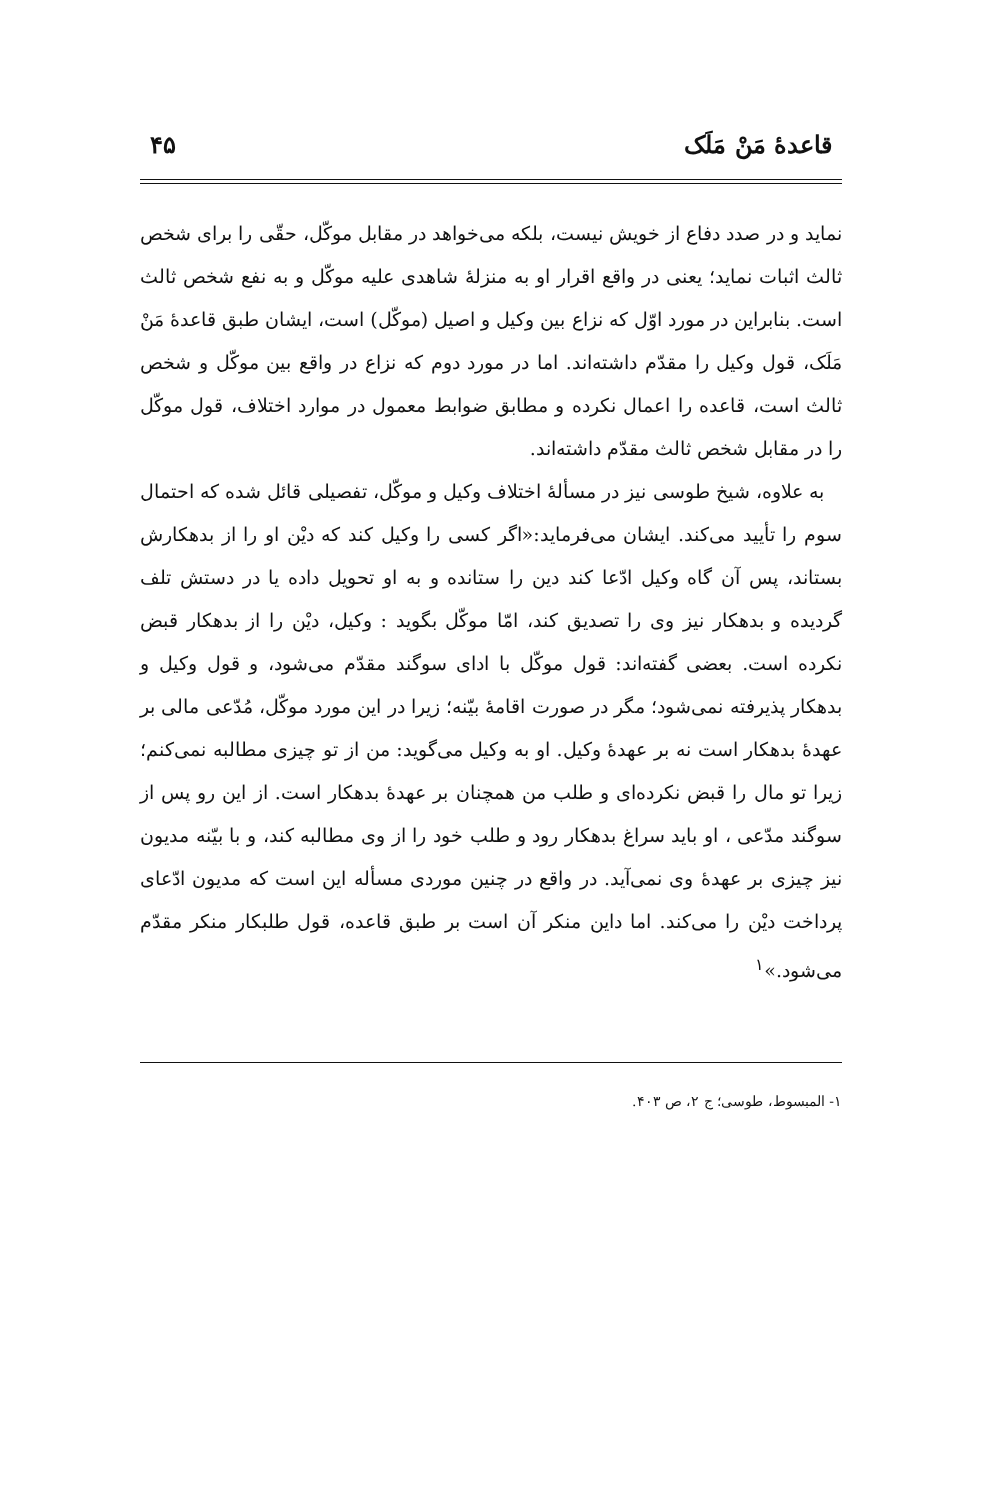قاعدهٔ مَنْ مَلَک ۴۵
نماید و در صدد دفاع از خویش نیست، بلکه می‌خواهد در مقابل موکّل، حقّی را برای شخص ثالث اثبات نماید؛ یعنی در واقع اقرار او به منزلهٔ شاهدی علیه موکّل و به نفع شخص ثالث است. بنابراین در مورد اوّل که نزاع بین وکیل و اصیل (موکّل) است، ایشان طبق قاعدهٔ مَنْ مَلَک، قول وکیل را مقدّم داشته‌اند. اما در مورد دوم که نزاع در واقع بین موکّل و شخص ثالث است، قاعده را اعمال نکرده و مطابق ضوابط معمول در موارد اختلاف، قول موکّل را در مقابل شخص ثالث مقدّم داشته‌اند.
به علاوه، شیخ طوسی نیز در مسألهٔ اختلاف وکیل و موکّل، تفصیلی قائل شده که احتمال سوم را تأیید می‌کند. ایشان می‌فرماید:«اگر کسی را وکیل کند که دیْن او را از بدهکارش بستاند، پس آن گاه وکیل ادّعا کند دین را ستانده و به او تحویل داده یا در دستش تلف گردیده و بدهکار نیز وی را تصدیق کند، امّا موکّل بگوید : وکیل، دیْن را از بدهکار قبض نکرده است. بعضی گفته‌اند: قول موکّل با ادای سوگند مقدّم می‌شود، و قول وکیل و بدهکار پذیرفته نمی‌شود؛ مگر در صورت اقامهٔ بیّنه؛ زیرا در این مورد موکّل، مُدّعی مالی بر عهدهٔ بدهکار است نه بر عهدهٔ وکیل. او به وکیل می‌گوید: من از تو چیزی مطالبه نمی‌کنم؛ زیرا تو مال را قبض نکرده‌ای و طلب من همچنان بر عهدهٔ بدهکار است. از این رو پس از سوگند مدّعی ، او باید سراغ بدهکار رود و طلب خود را از وی مطالبه کند، و با بیّنه مدیون نیز چیزی بر عهدهٔ وی نمی‌آید. در واقع در چنین موردی مسأله این است که مدیون ادّعای پرداخت دیْن را می‌کند. اما داین منکر آن است بر طبق قاعده، قول طلبکار منکر مقدّم می‌شود.»<sup>۱</sup>
۱- المبسوط، طوسی؛ ج ۲، ص ۴۰۳.